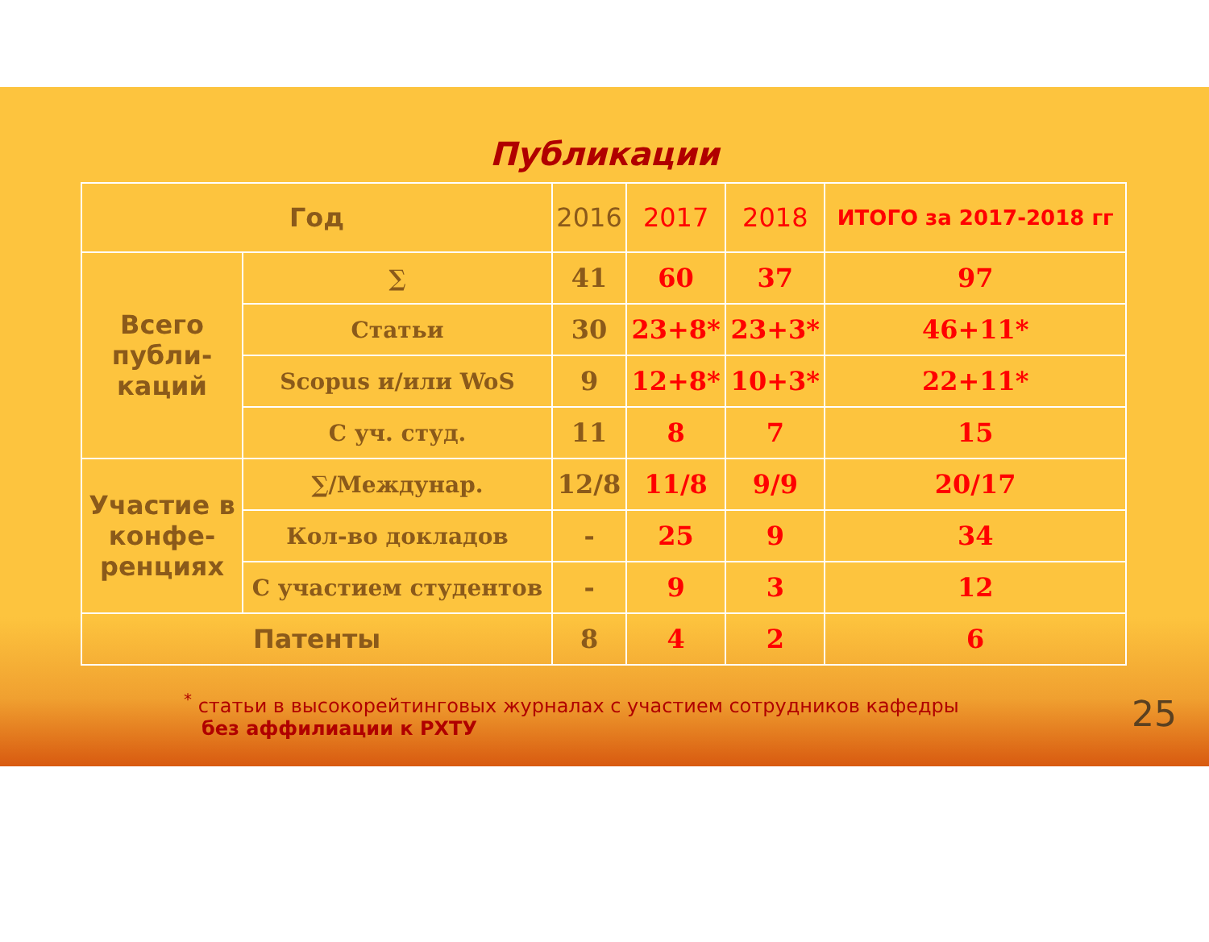Публикации
| Год | | 2016 | 2017 | 2018 | ИТОГО за 2017-2018 гг |
| Всего публи-каций | ∑ | 41 | 60 | 37 | 97 |
| | Статьи | 30 | 23+8* | 23+3* | 46+11* |
| | Scopus и/или WoS | 9 | 12+8* | 10+3* | 22+11* |
| | С уч. студ. | 11 | 8 | 7 | 15 |
| Участие в конфе-ренциях | ∑/Междунар. | 12/8 | 11/8 | 9/9 | 20/17 |
| | Кол-во докладов | - | 25 | 9 | 34 |
| | С участием студентов | - | 9 | 3 | 12 |
| Патенты | | 8 | 4 | 2 | 6 |
<sup>*</sup> статьи в высокорейтинговых журналах с участием сотрудников кафедры
без аффилиации к РХТУ
25